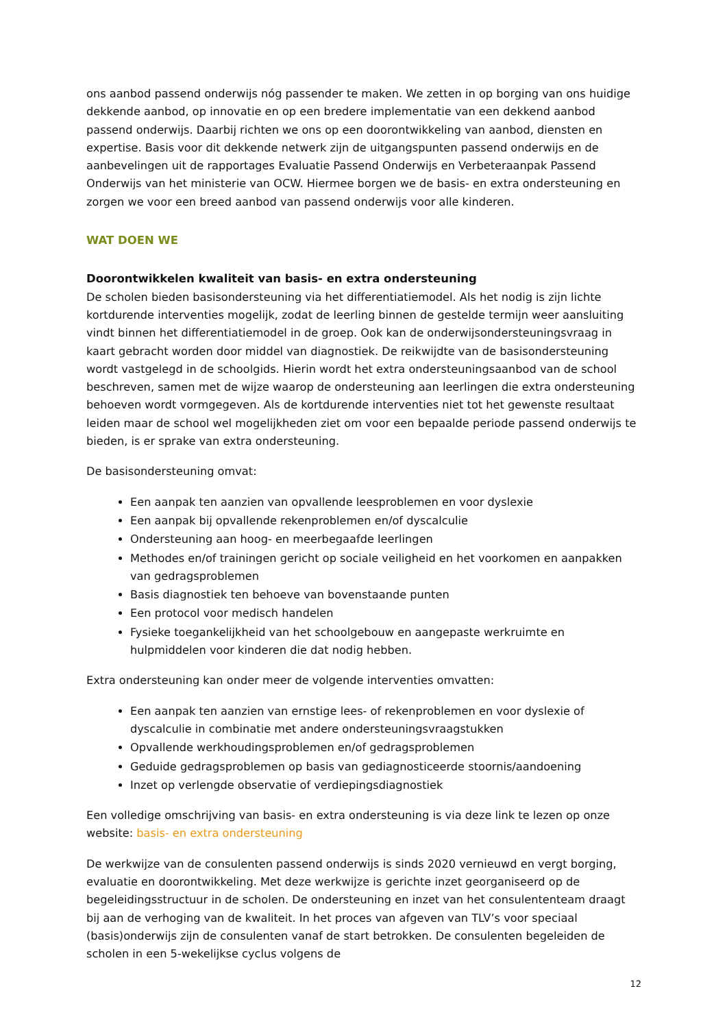ons aanbod passend onderwijs nóg passender te maken. We zetten in op borging van ons huidige dekkende aanbod, op innovatie en op een bredere implementatie van een dekkend aanbod passend onderwijs. Daarbij richten we ons op een doorontwikkeling van aanbod, diensten en expertise. Basis voor dit dekkende netwerk zijn de uitgangspunten passend onderwijs en de aanbevelingen uit de rapportages Evaluatie Passend Onderwijs en Verbeteraanpak Passend Onderwijs van het ministerie van OCW. Hiermee borgen we de basis- en extra ondersteuning en zorgen we voor een breed aanbod van passend onderwijs voor alle kinderen.
WAT DOEN WE
Doorontwikkelen kwaliteit van basis- en extra ondersteuning
De scholen bieden basisondersteuning via het differentiatiemodel. Als het nodig is zijn lichte kortdurende interventies mogelijk, zodat de leerling binnen de gestelde termijn weer aansluiting vindt binnen het differentiatiemodel in de groep. Ook kan de onderwijsondersteuningsvraag in kaart gebracht worden door middel van diagnostiek. De reikwijdte van de basisondersteuning wordt vastgelegd in de schoolgids. Hierin wordt het extra ondersteuningsaanbod van de school beschreven, samen met de wijze waarop de ondersteuning aan leerlingen die extra ondersteuning behoeven wordt vormgegeven. Als de kortdurende interventies niet tot het gewenste resultaat leiden maar de school wel mogelijkheden ziet om voor een bepaalde periode passend onderwijs te bieden, is er sprake van extra ondersteuning.
De basisondersteuning omvat:
Een aanpak ten aanzien van opvallende leesproblemen en voor dyslexie
Een aanpak bij opvallende rekenproblemen en/of dyscalculie
Ondersteuning aan hoog- en meerbegaafde leerlingen
Methodes en/of trainingen gericht op sociale veiligheid en het voorkomen en aanpakken van gedragsproblemen
Basis diagnostiek ten behoeve van bovenstaande punten
Een protocol voor medisch handelen
Fysieke toegankelijkheid van het schoolgebouw en aangepaste werkruimte en hulpmiddelen voor kinderen die dat nodig hebben.
Extra ondersteuning kan onder meer de volgende interventies omvatten:
Een aanpak ten aanzien van ernstige lees- of rekenproblemen en voor dyslexie of dyscalculie in combinatie met andere ondersteuningsvraagstukken
Opvallende werkhoudingsproblemen en/of gedragsproblemen
Geduide gedragsproblemen op basis van gediagnosticeerde stoornis/aandoening
Inzet op verlengde observatie of verdiepingsdiagnostiek
Een volledige omschrijving van basis- en extra ondersteuning is via deze link te lezen op onze website: basis- en extra ondersteuning
De werkwijze van de consulenten passend onderwijs is sinds 2020 vernieuwd en vergt borging, evaluatie en doorontwikkeling. Met deze werkwijze is gerichte inzet georganiseerd op de begeleidingsstructuur in de scholen. De ondersteuning en inzet van het consulententeam draagt bij aan de verhoging van de kwaliteit. In het proces van afgeven van TLV’s voor speciaal (basis)onderwijs zijn de consulenten vanaf de start betrokken. De consulenten begeleiden de scholen in een 5-wekelijkse cyclus volgens de
12